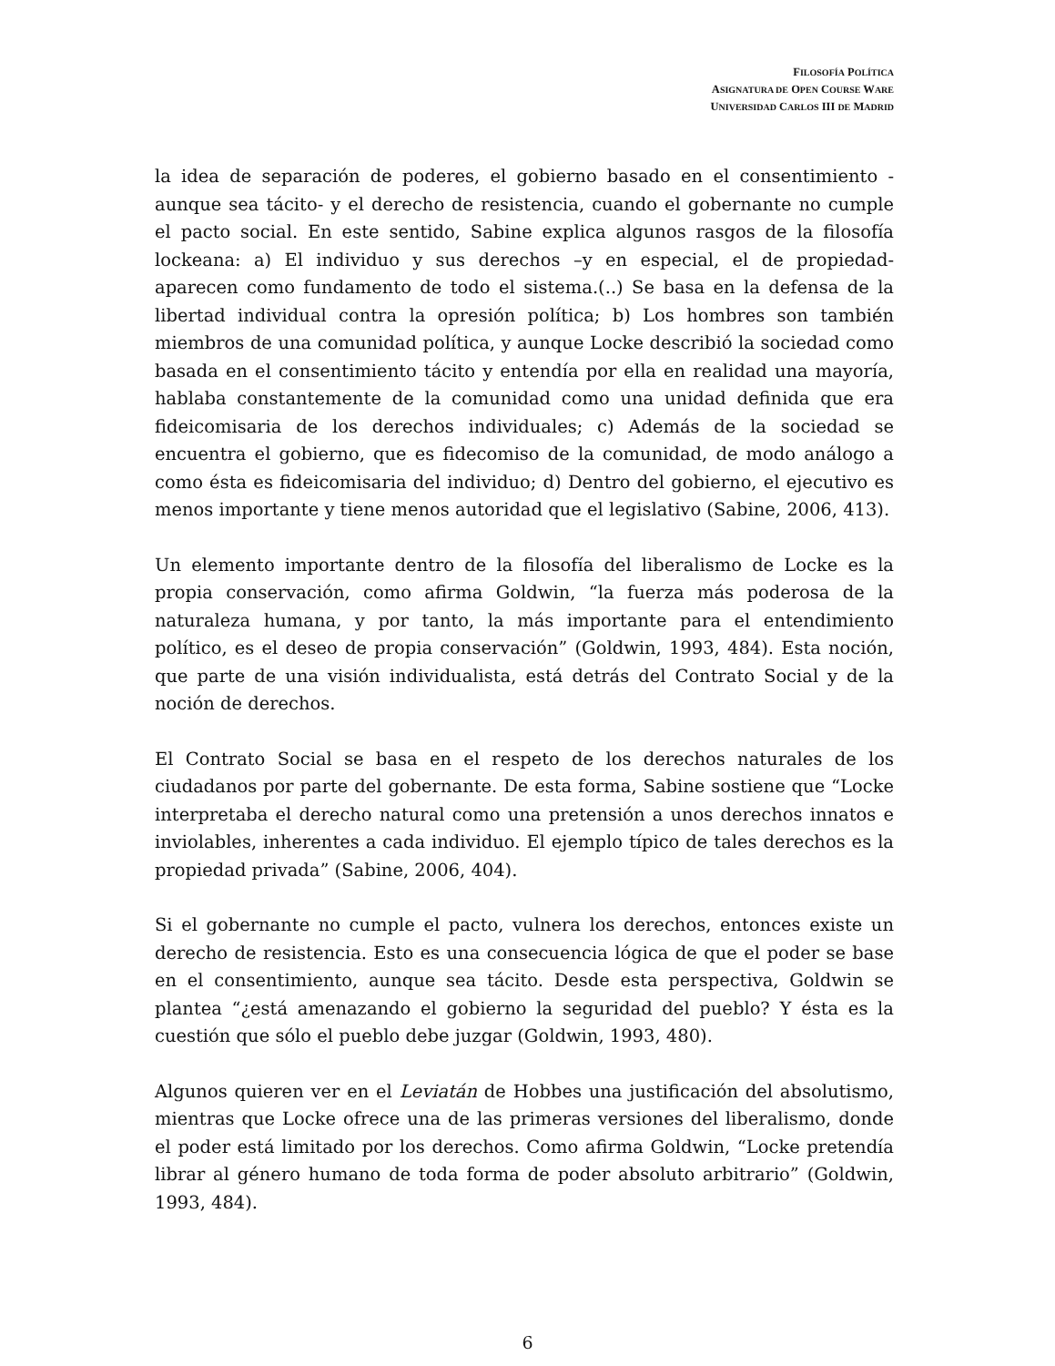FILOSOFÍA POLÍTICA
ASIGNATURA DE OPEN COURSE WARE
UNIVERSIDAD CARLOS III DE MADRID
la idea de separación de poderes, el gobierno basado en el consentimiento -aunque sea tácito- y el derecho de resistencia, cuando el gobernante no cumple el pacto social. En este sentido, Sabine explica algunos rasgos de la filosofía lockeana: a) El individuo y sus derechos –y en especial, el de propiedad- aparecen como fundamento de todo el sistema.(..) Se basa en la defensa de la libertad individual contra la opresión política; b) Los hombres son también miembros de una comunidad política, y aunque Locke describió la sociedad como basada en el consentimiento tácito y entendía por ella en realidad una mayoría, hablaba constantemente de la comunidad como una unidad definida que era fideicomisaria de los derechos individuales; c) Además de la sociedad se encuentra el gobierno, que es fidecomiso de la comunidad, de modo análogo a como ésta es fideicomisaria del individuo; d) Dentro del gobierno, el ejecutivo es menos importante y tiene menos autoridad que el legislativo (Sabine, 2006, 413).
Un elemento importante dentro de la filosofía del liberalismo de Locke es la propia conservación, como afirma Goldwin, “la fuerza más poderosa de la naturaleza humana, y por tanto, la más importante para el entendimiento político, es el deseo de propia conservación” (Goldwin, 1993, 484). Esta noción, que parte de una visión individualista, está detrás del Contrato Social y de la noción de derechos.
El Contrato Social se basa en el respeto de los derechos naturales de los ciudadanos por parte del gobernante. De esta forma, Sabine sostiene que “Locke interpretaba el derecho natural como una pretensión a unos derechos innatos e inviolables, inherentes a cada individuo. El ejemplo típico de tales derechos es la propiedad privada” (Sabine, 2006, 404).
Si el gobernante no cumple el pacto, vulnera los derechos, entonces existe un derecho de resistencia. Esto es una consecuencia lógica de que el poder se base en el consentimiento, aunque sea tácito. Desde esta perspectiva, Goldwin se plantea “¿está amenazando el gobierno la seguridad del pueblo? Y ésta es la cuestión que sólo el pueblo debe juzgar (Goldwin, 1993, 480).
Algunos quieren ver en el Leviatán de Hobbes una justificación del absolutismo, mientras que Locke ofrece una de las primeras versiones del liberalismo, donde el poder está limitado por los derechos. Como afirma Goldwin, “Locke pretendía librar al género humano de toda forma de poder absoluto arbitrario” (Goldwin, 1993, 484).
6